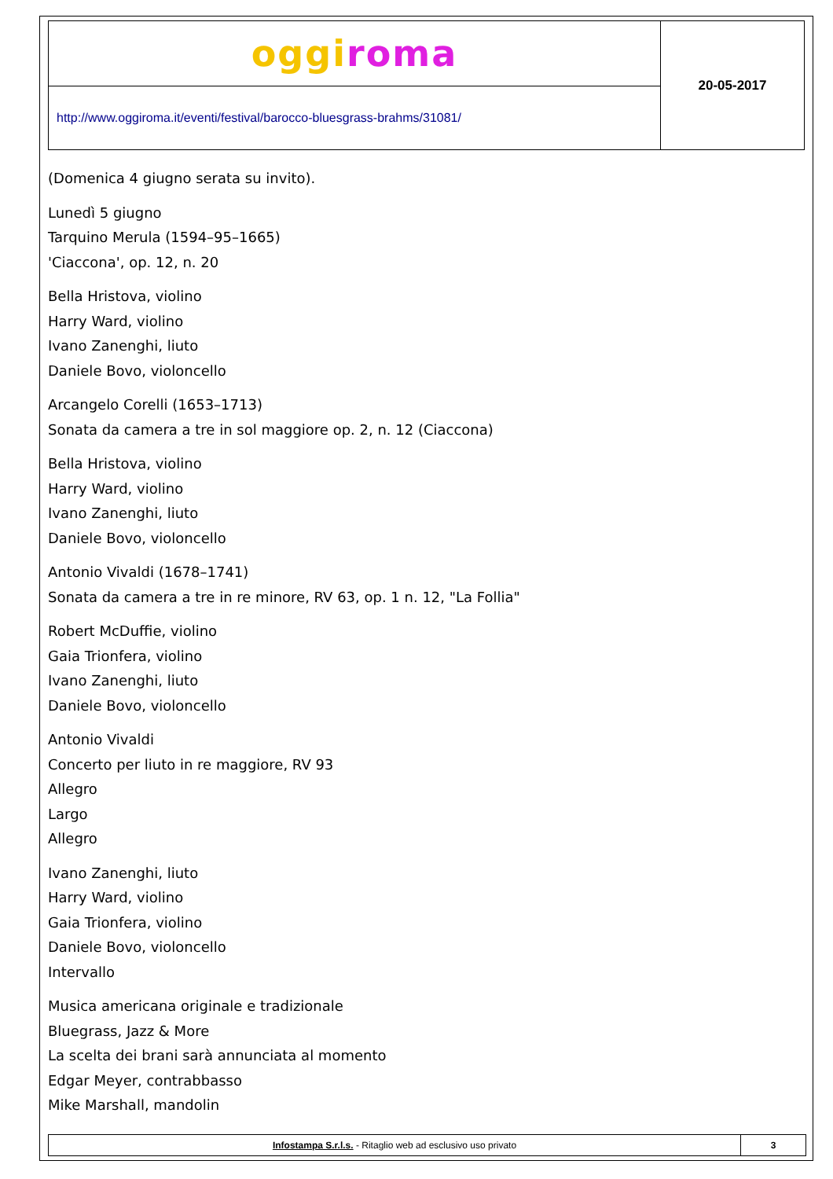| oggi roma | 20-05-2017 |
| http://www.oggiroma.it/eventi/festival/barocco-bluesgrass-brahms/31081/ | |
(Domenica 4 giugno serata su invito).
Lunedì 5 giugno
Tarquino Merula (1594–95–1665)
'Ciaccona', op. 12, n. 20
Bella Hristova, violino
Harry Ward, violino
Ivano Zanenghi, liuto
Daniele Bovo, violoncello
Arcangelo Corelli (1653–1713)
Sonata da camera a tre in sol maggiore op. 2, n. 12 (Ciaccona)
Bella Hristova, violino
Harry Ward, violino
Ivano Zanenghi, liuto
Daniele Bovo, violoncello
Antonio Vivaldi (1678–1741)
Sonata da camera a tre in re minore, RV 63, op. 1 n. 12, "La Follia"
Robert McDuffie, violino
Gaia Trionfera, violino
Ivano Zanenghi, liuto
Daniele Bovo, violoncello
Antonio Vivaldi
Concerto per liuto in re maggiore, RV 93
Allegro
Largo
Allegro
Ivano Zanenghi, liuto
Harry Ward, violino
Gaia Trionfera, violino
Daniele Bovo, violoncello
Intervallo
Musica americana originale e tradizionale
Bluegrass, Jazz & More
La scelta dei brani sarà annunciata al momento
Edgar Meyer, contrabbasso
Mike Marshall, mandolin
| Infostampa S.r.l.s. - Ritaglio web ad esclusivo uso privato | 3 |